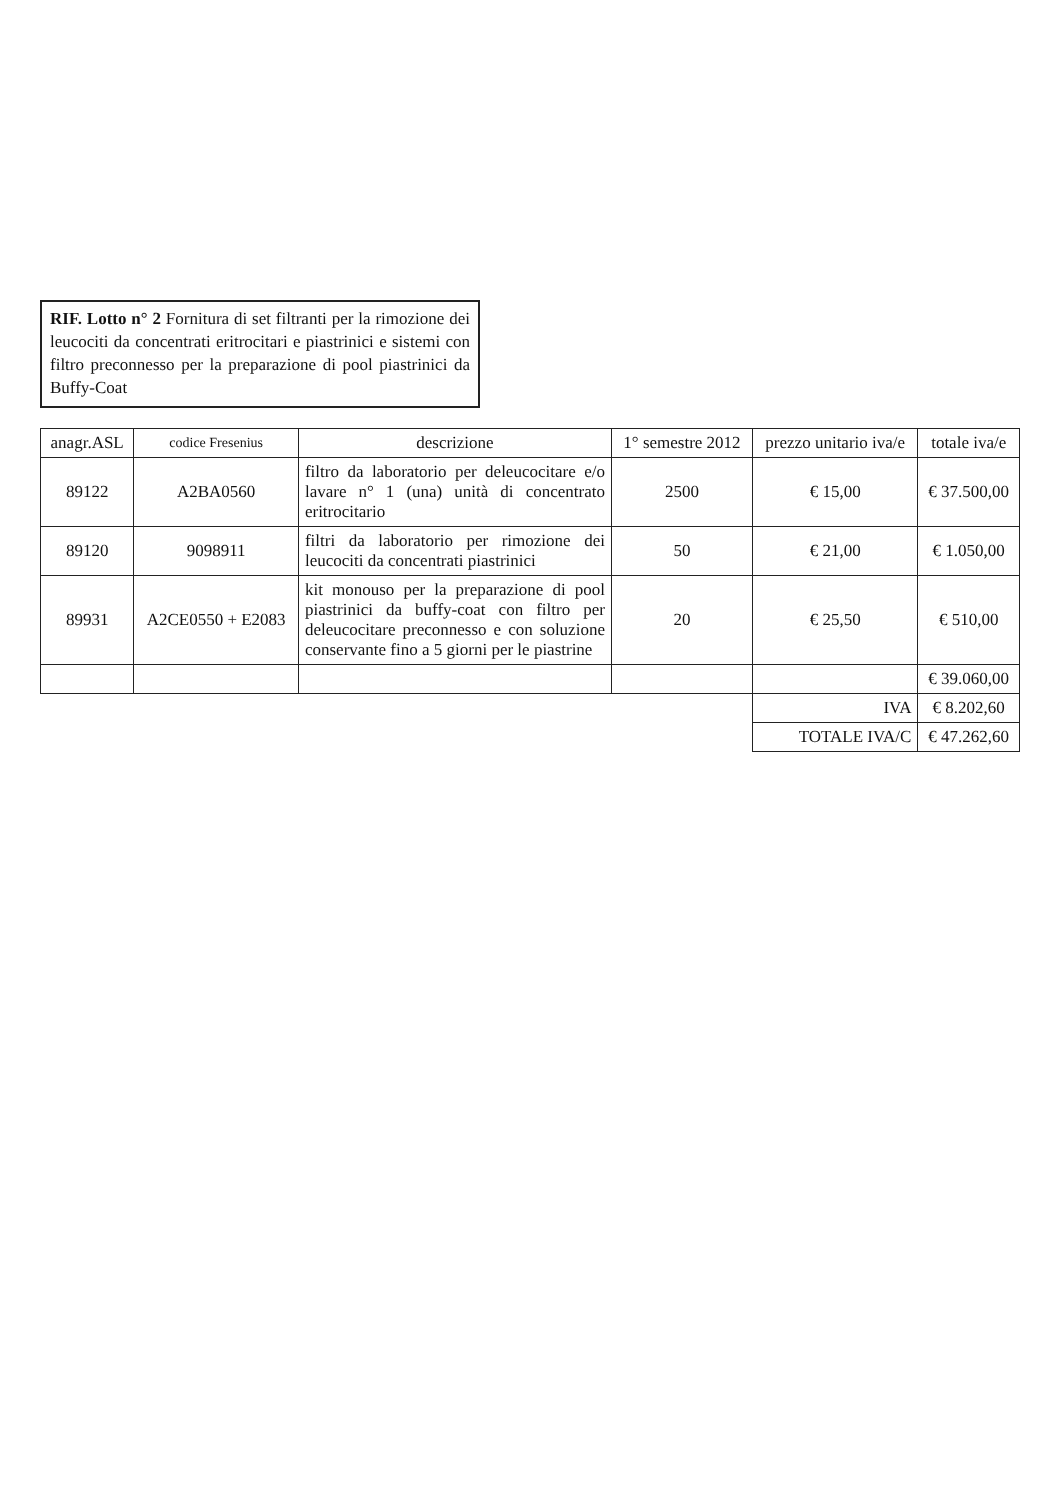RIF. Lotto n° 2 Fornitura di set filtranti per la rimozione dei leucociti da concentrati eritrocitari e piastrinici e sistemi con filtro preconnesso per la preparazione di pool piastrinici da Buffy-Coat
| anagr.ASL | codice Fresenius | descrizione | 1° semestre 2012 | prezzo unitario iva/e | totale iva/e |
| --- | --- | --- | --- | --- | --- |
| 89122 | A2BA0560 | filtro da laboratorio per deleucocitare e/o lavare n° 1 (una) unità di concentrato eritrocitario | 2500 | € 15,00 | € 37.500,00 |
| 89120 | 9098911 | filtri da laboratorio per rimozione dei leucociti da concentrati piastrinici | 50 | € 21,00 | € 1.050,00 |
| 89931 | A2CE0550 + E2083 | kit monouso per la preparazione di pool piastrinici da buffy-coat con filtro per deleucocitare preconnesso e con soluzione conservante fino a 5 giorni per le piastrine | 20 | € 25,50 | € 510,00 |
| | | | | | € 39.060,00 |
| | | | | IVA | € 8.202,60 |
| | | | | TOTALE IVA/C | € 47.262,60 |